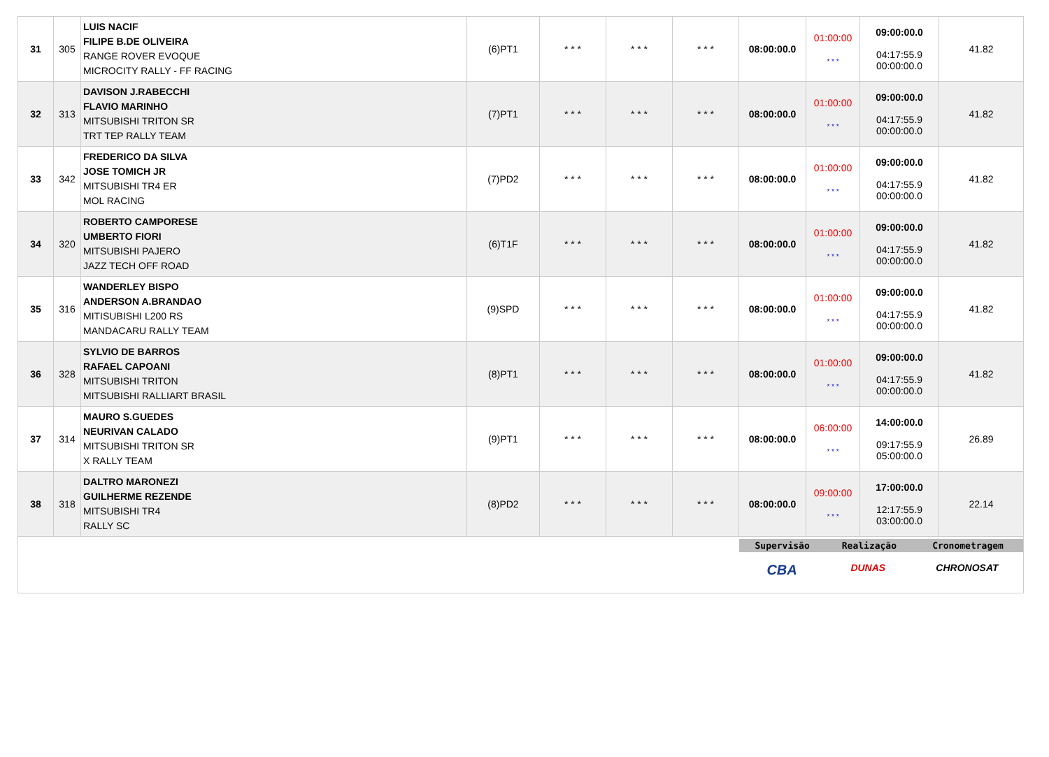| 31 | 305 | LUIS NACIF FILIPE B.DE OLIVEIRA RANGE ROVER EVOQUE MICROCITY RALLY - FF RACING | (6)PT1 | * * * | * * * | * * * | 08:00:00.0 | 01:00:00 * * * | 09:00:00.0 04:17:55.9 00:00:00.0 | 41.82 |
| 32 | 313 | DAVISON J.RABECCHI FLAVIO MARINHO MITSUBISHI TRITON SR TRT TEP RALLY TEAM | (7)PT1 | * * * | * * * | * * * | 08:00:00.0 | 01:00:00 * * * | 09:00:00.0 04:17:55.9 00:00:00.0 | 41.82 |
| 33 | 342 | FREDERICO DA SILVA JOSE TOMICH JR MITSUBISHI TR4 ER MOL RACING | (7)PD2 | * * * | * * * | * * * | 08:00:00.0 | 01:00:00 * * * | 09:00:00.0 04:17:55.9 00:00:00.0 | 41.82 |
| 34 | 320 | ROBERTO CAMPORESE UMBERTO FIORI MITSUBISHI PAJERO JAZZ TECH OFF ROAD | (6)T1F | * * * | * * * | * * * | 08:00:00.0 | 01:00:00 * * * | 09:00:00.0 04:17:55.9 00:00:00.0 | 41.82 |
| 35 | 316 | WANDERLEY BISPO ANDERSON A.BRANDAO MITISUBISHI L200 RS MANDACARU RALLY TEAM | (9)SPD | * * * | * * * | * * * | 08:00:00.0 | 01:00:00 * * * | 09:00:00.0 04:17:55.9 00:00:00.0 | 41.82 |
| 36 | 328 | SYLVIO DE BARROS RAFAEL CAPOANI MITSUBISHI TRITON MITSUBISHI RALLIART BRASIL | (8)PT1 | * * * | * * * | * * * | 08:00:00.0 | 01:00:00 * * * | 09:00:00.0 04:17:55.9 00:00:00.0 | 41.82 |
| 37 | 314 | MAURO S.GUEDES NEURIVAN CALADO MITSUBISHI TRITON SR X RALLY TEAM | (9)PT1 | * * * | * * * | * * * | 08:00:00.0 | 06:00:00 * * * | 14:00:00.0 09:17:55.9 05:00:00.0 | 26.89 |
| 38 | 318 | DALTRO MARONEZI GUILHERME REZENDE MITSUBISHI TR4 RALLY SC | (8)PD2 | * * * | * * * | * * * | 08:00:00.0 | 09:00:00 * * * | 17:00:00.0 12:17:55.9 03:00:00.0 | 22.14 |
| | | | | | | | Supervisão Realização Cronometragem CBA DUNAS CHRONOSAT | | | |